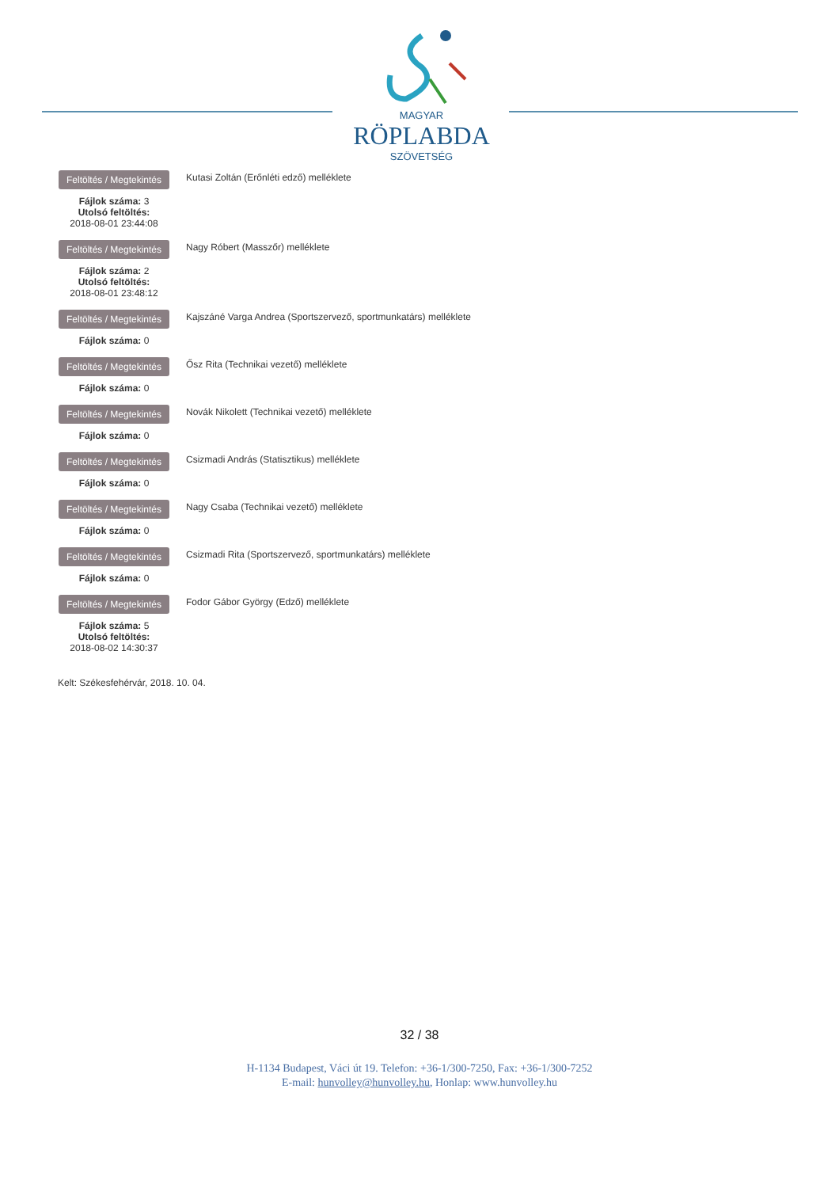MAGYAR
RÖPLABDA
SZÖVETSÉG
Feltöltés / Megtekintés
Fájlok száma: 3
Utolsó feltöltés:
2018-08-01 23:44:08
Kutasi Zoltán (Erőnléti edző) melléklete
Feltöltés / Megtekintés
Fájlok száma: 2
Utolsó feltöltés:
2018-08-01 23:48:12
Nagy Róbert (Masszőr) melléklete
Feltöltés / Megtekintés
Fájlok száma: 0
Kajszáné Varga Andrea (Sportszervező, sportmunkatárs) melléklete
Feltöltés / Megtekintés
Fájlok száma: 0
Ősz Rita (Technikai vezető) melléklete
Feltöltés / Megtekintés
Fájlok száma: 0
Novák Nikolett (Technikai vezető) melléklete
Feltöltés / Megtekintés
Fájlok száma: 0
Csizmadi András (Statisztikus) melléklete
Feltöltés / Megtekintés
Fájlok száma: 0
Nagy Csaba (Technikai vezető) melléklete
Feltöltés / Megtekintés
Fájlok száma: 0
Csizmadi Rita (Sportszervező, sportmunkatárs) melléklete
Feltöltés / Megtekintés
Fájlok száma: 5
Utolsó feltöltés:
2018-08-02 14:30:37
Fodor Gábor György (Edző) melléklete
Kelt: Székesfehérvár, 2018. 10. 04.
32 / 38
H-1134 Budapest, Váci út 19. Telefon: +36-1/300-7250, Fax: +36-1/300-7252
E-mail: hunvolley@hunvolley.hu, Honlap: www.hunvolley.hu